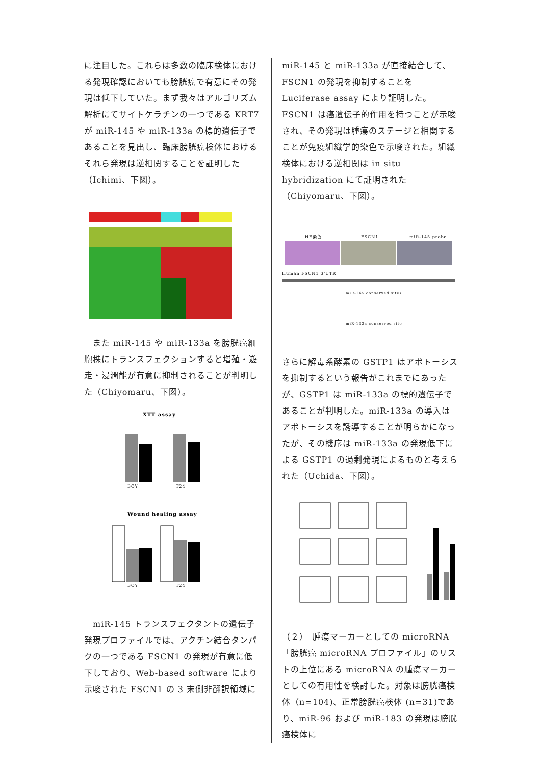に注目した。これらは多数の臨床検体における発現確認においても膀胱癌で有意にその発現は低下していた。まず我々はアルゴリズム解析にてサイトケラチンの一つである KRT7 が miR-145 や miR-133a の標的遺伝子であることを見出し、臨床膀胱癌検体におけるそれら発現は逆相関することを証明した（Ichimi、下図）。
　また miR-145 や miR-133a を膀胱癌細胞株にトランスフェクションすると増殖・遊走・浸潤能が有意に抑制されることが判明した（Chiyomaru、下図）。
XTT assay
BOY
T24
Wound healing assay
BOY
T24
　miR-145 トランスフェクタントの遺伝子発現プロファイルでは、アクチン結合タンパクの一つである FSCN1 の発現が有意に低下しており、Web-based software により示唆された FSCN1 の 3 末側非翻訳領域に
miR-145 と miR-133a が直接結合して、FSCN1 の発現を抑制することを Luciferase assay により証明した。FSCN1 は癌遺伝子的作用を持つことが示唆され、その発現は腫瘍のステージと相関することが免疫組織学的染色で示唆された。組織検体における逆相関は in situ hybridization にて証明された（Chiyomaru、下図）。
HE染色
FSCN1
miR-145 probe
Human FSCN1 3'UTR
miR-145 conserved sites
miR-133a conserved site
さらに解毒系酵素の GSTP1 はアポトーシスを抑制するという報告がこれまでにあったが、GSTP1 は miR-133a の標的遺伝子であることが判明した。miR-133a の導入はアポトーシスを誘導することが明らかになったが、その機序は miR-133a の発現低下による GSTP1 の過剰発現によるものと考えられた（Uchida、下図）。
（２）　腫瘍マーカーとしての microRNA
「膀胱癌 microRNA プロファイル」のリストの上位にある microRNA の腫瘍マーカーとしての有用性を検討した。対象は膀胱癌検体（n=104)、正常膀胱癌検体 (n=31)であり、miR-96 および miR-183 の発現は膀胱癌検体に